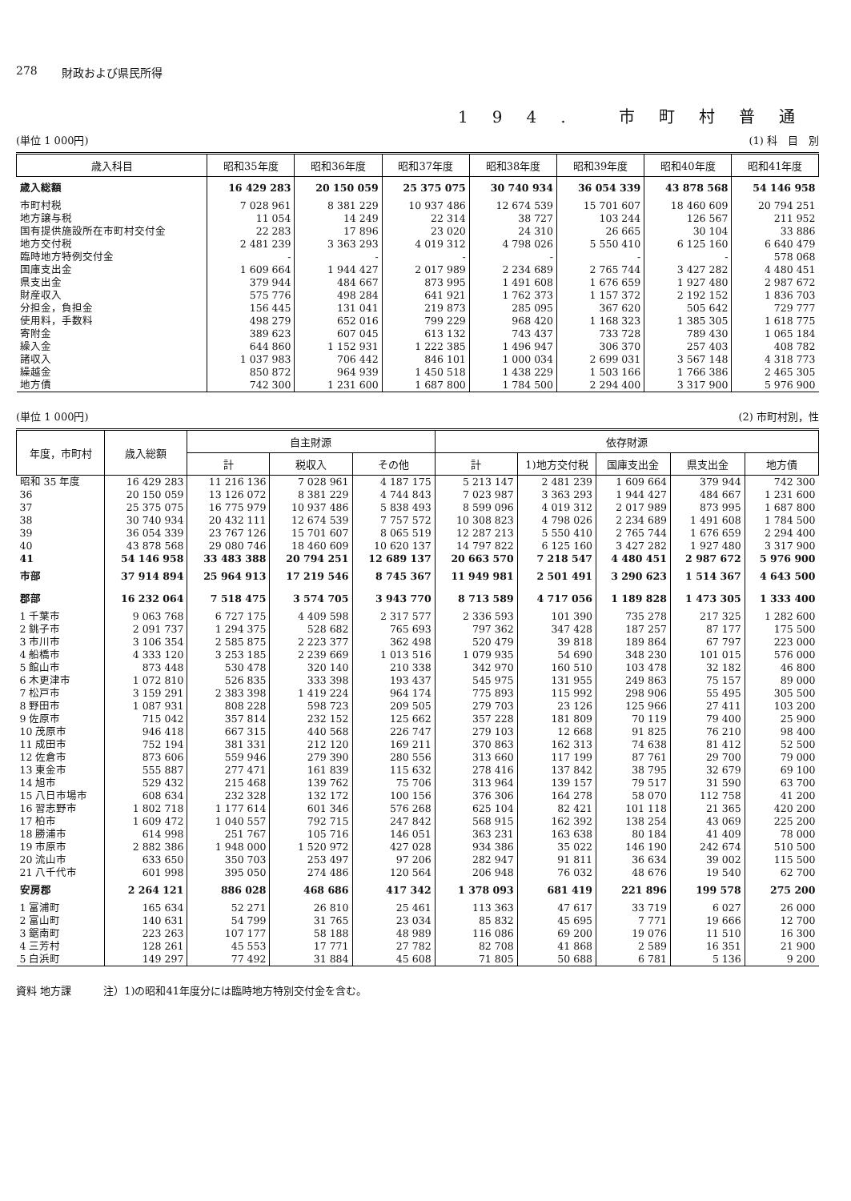278 財政および県民所得
194. 市町村普通
(単位 1 000円) (1) 科　目　別
| 歳入科目 | 昭和35年度 | 昭和36年度 | 昭和37年度 | 昭和38年度 | 昭和39年度 | 昭和40年度 | 昭和41年度 |
| --- | --- | --- | --- | --- | --- | --- | --- |
| 歳入総額 | 16 429 283 | 20 150 059 | 25 375 075 | 30 740 934 | 36 054 339 | 43 878 568 | 54 146 958 |
| 市町村税 | 7 028 961 | 8 381 229 | 10 937 486 | 12 674 539 | 15 701 607 | 18 460 609 | 20 794 251 |
| 地方譲与税 | 11 054 | 14 249 | 22 314 | 38 727 | 103 244 | 126 567 | 211 952 |
| 国有提供施設所在市町村交付金 | 22 283 | 17 896 | 23 020 | 24 310 | 26 665 | 30 104 | 33 886 |
| 地方交付税 | 2 481 239 | 3 363 293 | 4 019 312 | 4 798 026 | 5 550 410 | 6 125 160 | 6 640 479 |
| 臨時地方特例交付金 | - | - | - | - | - | - | 578 068 |
| 国庫支出金 | 1 609 664 | 1 944 427 | 2 017 989 | 2 234 689 | 2 765 744 | 3 427 282 | 4 480 451 |
| 県支出金 | 379 944 | 484 667 | 873 995 | 1 491 608 | 1 676 659 | 1 927 480 | 2 987 672 |
| 財産収入 | 575 776 | 498 284 | 641 921 | 1 762 373 | 1 157 372 | 2 192 152 | 1 836 703 |
| 分担金，負担金 | 156 445 | 131 041 | 219 873 | 285 095 | 367 620 | 505 642 | 729 777 |
| 使用料，手数料 | 498 279 | 652 016 | 799 229 | 968 420 | 1 168 323 | 1 385 305 | 1 618 775 |
| 寄附金 | 389 623 | 607 045 | 613 132 | 743 437 | 733 728 | 789 430 | 1 065 184 |
| 繰入金 | 644 860 | 1 152 931 | 1 222 385 | 1 496 947 | 306 370 | 257 403 | 408 782 |
| 諸収入 | 1 037 983 | 706 442 | 846 101 | 1 000 034 | 2 699 031 | 3 567 148 | 4 318 773 |
| 繰越金 | 850 872 | 964 939 | 1 450 518 | 1 438 229 | 1 503 166 | 1 766 386 | 2 465 305 |
| 地方債 | 742 300 | 1 231 600 | 1 687 800 | 1 784 500 | 2 294 400 | 3 317 900 | 5 976 900 |
(単位 1 000円) (2) 市町村別，性
| 年度，市町村 | 歳入総額 | 自主財源 | | | 依存財源 | | | | |
| --- | --- | --- | --- | --- | --- | --- | --- | --- | --- |
| | | 計 | 税収入 | その他 | 計 | 1)地方交付税 | 国庫支出金 | 県支出金 | 地方債 |
| 昭和 35 年度 | 16 429 283 | 11 216 136 | 7 028 961 | 4 187 175 | 5 213 147 | 2 481 239 | 1 609 664 | 379 944 | 742 300 |
| 36 | 20 150 059 | 13 126 072 | 8 381 229 | 4 744 843 | 7 023 987 | 3 363 293 | 1 944 427 | 484 667 | 1 231 600 |
| 37 | 25 375 075 | 16 775 979 | 10 937 486 | 5 838 493 | 8 599 096 | 4 019 312 | 2 017 989 | 873 995 | 1 687 800 |
| 38 | 30 740 934 | 20 432 111 | 12 674 539 | 7 757 572 | 10 308 823 | 4 798 026 | 2 234 689 | 1 491 608 | 1 784 500 |
| 39 | 36 054 339 | 23 767 126 | 15 701 607 | 8 065 519 | 12 287 213 | 5 550 410 | 2 765 744 | 1 676 659 | 2 294 400 |
| 40 | 43 878 568 | 29 080 746 | 18 460 609 | 10 620 137 | 14 797 822 | 6 125 160 | 3 427 282 | 1 927 480 | 3 317 900 |
| 41 | 54 146 958 | 33 483 388 | 20 794 251 | 12 689 137 | 20 663 570 | 7 218 547 | 4 480 451 | 2 987 672 | 5 976 900 |
| 市部 | 37 914 894 | 25 964 913 | 17 219 546 | 8 745 367 | 11 949 981 | 2 501 491 | 3 290 623 | 1 514 367 | 4 643 500 |
| 郡部 | 16 232 064 | 7 518 475 | 3 574 705 | 3 943 770 | 8 713 589 | 4 717 056 | 1 189 828 | 1 473 305 | 1 333 400 |
| 1 千葉市 | 9 063 768 | 6 727 175 | 4 409 598 | 2 317 577 | 2 336 593 | 101 390 | 735 278 | 217 325 | 1 282 600 |
| 2 銚子市 | 2 091 737 | 1 294 375 | 528 682 | 765 693 | 797 362 | 347 428 | 187 257 | 87 177 | 175 500 |
| 3 市川市 | 3 106 354 | 2 585 875 | 2 223 377 | 362 498 | 520 479 | 39 818 | 189 864 | 67 797 | 223 000 |
| 4 船橋市 | 4 333 120 | 3 253 185 | 2 239 669 | 1 013 516 | 1 079 935 | 54 690 | 348 230 | 101 015 | 576 000 |
| 5 館山市 | 873 448 | 530 478 | 320 140 | 210 338 | 342 970 | 160 510 | 103 478 | 32 182 | 46 800 |
| 6 木更津市 | 1 072 810 | 526 835 | 333 398 | 193 437 | 545 975 | 131 955 | 249 863 | 75 157 | 89 000 |
| 7 松戸市 | 3 159 291 | 2 383 398 | 1 419 224 | 964 174 | 775 893 | 115 992 | 298 906 | 55 495 | 305 500 |
| 8 野田市 | 1 087 931 | 808 228 | 598 723 | 209 505 | 279 703 | 23 126 | 125 966 | 27 411 | 103 200 |
| 9 佐原市 | 715 042 | 357 814 | 232 152 | 125 662 | 357 228 | 181 809 | 70 119 | 79 400 | 25 900 |
| 10 茂原市 | 946 418 | 667 315 | 440 568 | 226 747 | 279 103 | 12 668 | 91 825 | 76 210 | 98 400 |
| 11 成田市 | 752 194 | 381 331 | 212 120 | 169 211 | 370 863 | 162 313 | 74 638 | 81 412 | 52 500 |
| 12 佐倉市 | 873 606 | 559 946 | 279 390 | 280 556 | 313 660 | 117 199 | 87 761 | 29 700 | 79 000 |
| 13 東金市 | 555 887 | 277 471 | 161 839 | 115 632 | 278 416 | 137 842 | 38 795 | 32 679 | 69 100 |
| 14 旭市 | 529 432 | 215 468 | 139 762 | 75 706 | 313 964 | 139 157 | 79 517 | 31 590 | 63 700 |
| 15 八日市場市 | 608 634 | 232 328 | 132 172 | 100 156 | 376 306 | 164 278 | 58 070 | 112 758 | 41 200 |
| 16 習志野市 | 1 802 718 | 1 177 614 | 601 346 | 576 268 | 625 104 | 82 421 | 101 118 | 21 365 | 420 200 |
| 17 柏市 | 1 609 472 | 1 040 557 | 792 715 | 247 842 | 568 915 | 162 392 | 138 254 | 43 069 | 225 200 |
| 18 勝浦市 | 614 998 | 251 767 | 105 716 | 146 051 | 363 231 | 163 638 | 80 184 | 41 409 | 78 000 |
| 19 市原市 | 2 882 386 | 1 948 000 | 1 520 972 | 427 028 | 934 386 | 35 022 | 146 190 | 242 674 | 510 500 |
| 20 流山市 | 633 650 | 350 703 | 253 497 | 97 206 | 282 947 | 91 811 | 36 634 | 39 002 | 115 500 |
| 21 八千代市 | 601 998 | 395 050 | 274 486 | 120 564 | 206 948 | 76 032 | 48 676 | 19 540 | 62 700 |
| 安房郡 | 2 264 121 | 886 028 | 468 686 | 417 342 | 1 378 093 | 681 419 | 221 896 | 199 578 | 275 200 |
| 1 富浦町 | 165 634 | 52 271 | 26 810 | 25 461 | 113 363 | 47 617 | 33 719 | 6 027 | 26 000 |
| 2 富山町 | 140 631 | 54 799 | 31 765 | 23 034 | 85 832 | 45 695 | 7 771 | 19 666 | 12 700 |
| 3 鋸南町 | 223 263 | 107 177 | 58 188 | 48 989 | 116 086 | 69 200 | 19 076 | 11 510 | 16 300 |
| 4 三芳村 | 128 261 | 45 553 | 17 771 | 27 782 | 82 708 | 41 868 | 2 589 | 16 351 | 21 900 |
| 5 白浜町 | 149 297 | 77 492 | 31 884 | 45 608 | 71 805 | 50 688 | 6 781 | 5 136 | 9 200 |
資料 地方課 注）1)の昭和41年度分には臨時地方特別交付金を含む。